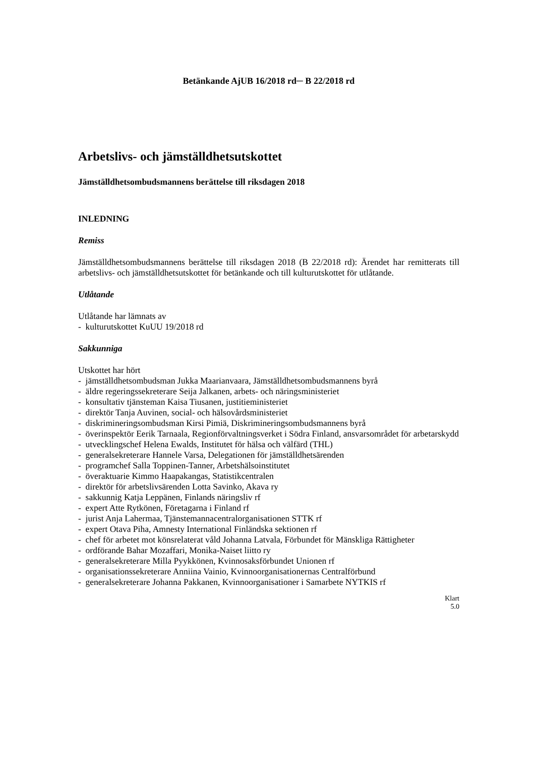Betänkande AjUB 16/2018 rd─ B 22/2018 rd
Arbetslivs- och jämställdhetsutskottet
Jämställdhetsombudsmannens berättelse till riksdagen 2018
INLEDNING
Remiss
Jämställdhetsombudsmannens berättelse till riksdagen 2018 (B 22/2018 rd): Ärendet har remitterats till arbetslivs- och jämställdhetsutskottet för betänkande och till kulturutskottet för utlåtande.
Utlåtande
Utlåtande har lämnats av
- kulturutskottet KuUU 19/2018 rd
Sakkunniga
Utskottet har hört
- jämställdhetsombudsman Jukka Maarianvaara, Jämställdhetsombudsmannens byrå
- äldre regeringssekreterare Seija Jalkanen, arbets- och näringsministeriet
- konsultativ tjänsteman Kaisa Tiusanen, justitieministeriet
- direktör Tanja Auvinen, social- och hälsovårdsministeriet
- diskrimineringsombudsman Kirsi Pimiä, Diskrimineringsombudsmannens byrå
- överinspektör Eerik Tarnaala, Regionförvaltningsverket i Södra Finland, ansvarsområdet för arbetarskydd
- utvecklingschef Helena Ewalds, Institutet för hälsa och välfärd (THL)
- generalsekreterare Hannele Varsa, Delegationen för jämställdhetsärenden
- programchef Salla Toppinen-Tanner, Arbetshälsoinstitutet
- överaktuarie Kimmo Haapakangas, Statistikcentralen
- direktör för arbetslivsärenden Lotta Savinko, Akava ry
- sakkunnig Katja Leppänen, Finlands näringsliv rf
- expert Atte Rytkönen, Företagarna i Finland rf
- jurist Anja Lahermaa, Tjänstemannacentralorganisationen STTK rf
- expert Otava Piha, Amnesty International Finländska sektionen rf
- chef för arbetet mot könsrelaterat våld Johanna Latvala, Förbundet för Mänskliga Rättigheter
- ordförande Bahar Mozaffari, Monika-Naiset liitto ry
- generalsekreterare Milla Pyykkönen, Kvinnosaksförbundet Unionen rf
- organisationssekreterare Anniina Vainio, Kvinnoorganisationernas Centralförbund
- generalsekreterare Johanna Pakkanen, Kvinnoorganisationer i Samarbete NYTKIS rf
Klart
5.0